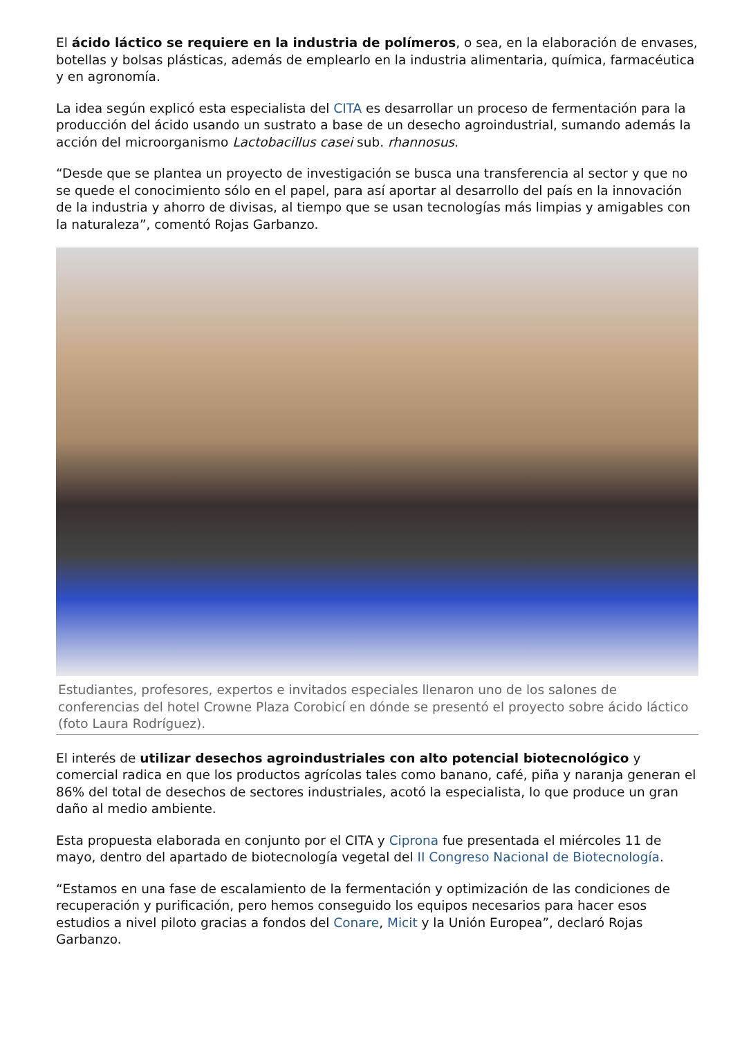El ácido láctico se requiere en la industria de polímeros, o sea, en la elaboración de envases, botellas y bolsas plásticas, además de emplearlo en la industria alimentaria, química, farmacéutica y en agronomía.
La idea según explicó esta especialista del CITA es desarrollar un proceso de fermentación para la producción del ácido usando un sustrato a base de un desecho agroindustrial, sumando además la acción del microorganismo Lactobacillus casei sub. rhannosus.
“Desde que se plantea un proyecto de investigación se busca una transferencia al sector y que no se quede el conocimiento sólo en el papel, para así aportar al desarrollo del país en la innovación de la industria y ahorro de divisas, al tiempo que se usan tecnologías más limpias y amigables con la naturaleza”, comentó Rojas Garbanzo.
Estudiantes, profesores, expertos e invitados especiales llenaron uno de los salones de conferencias del hotel Crowne Plaza Corobicí en dónde se presentó el proyecto sobre ácido láctico (foto Laura Rodríguez).
El interés de utilizar desechos agroindustriales con alto potencial biotecnológico y comercial radica en que los productos agrícolas tales como banano, café, piña y naranja generan el 86% del total de desechos de sectores industriales, acotó la especialista, lo que produce un gran daño al medio ambiente.
Esta propuesta elaborada en conjunto por el CITA y Ciprona fue presentada el miércoles 11 de mayo, dentro del apartado de biotecnología vegetal del II Congreso Nacional de Biotecnología.
“Estamos en una fase de escalamiento de la fermentación y optimización de las condiciones de recuperación y purificación, pero hemos conseguido los equipos necesarios para hacer esos estudios a nivel piloto gracias a fondos del Conare, Micit y la Unión Europea”, declaró Rojas Garbanzo.